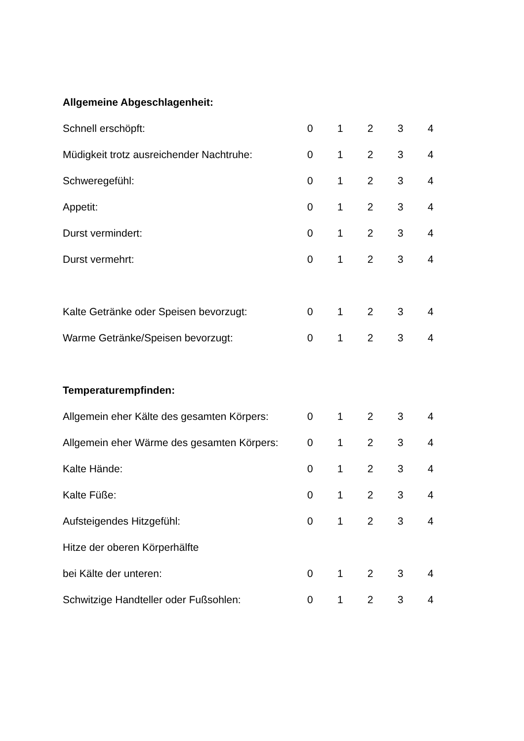| Allgemeine Abgeschlagenheit: | | | | | |
| Schnell erschöpft: | 0 | 1 | 2 | 3 | 4 |
| Müdigkeit trotz ausreichender Nachtruhe: | 0 | 1 | 2 | 3 | 4 |
| Schweregefühl: | 0 | 1 | 2 | 3 | 4 |
| Appetit: | 0 | 1 | 2 | 3 | 4 |
| Durst vermindert: | 0 | 1 | 2 | 3 | 4 |
| Durst vermehrt: | 0 | 1 | 2 | 3 | 4 |
| Kalte Getränke oder Speisen bevorzugt: | 0 | 1 | 2 | 3 | 4 |
| Warme Getränke/Speisen bevorzugt: | 0 | 1 | 2 | 3 | 4 |
| Temperaturempfinden: | | | | | |
| Allgemein eher Kälte des gesamten Körpers: | 0 | 1 | 2 | 3 | 4 |
| Allgemein eher Wärme des gesamten Körpers: | 0 | 1 | 2 | 3 | 4 |
| Kalte Hände: | 0 | 1 | 2 | 3 | 4 |
| Kalte Füße: | 0 | 1 | 2 | 3 | 4 |
| Aufsteigendes Hitzgefühl: | 0 | 1 | 2 | 3 | 4 |
| Hitze der oberen Körperhälfte | | | | | |
| bei Kälte der unteren: | 0 | 1 | 2 | 3 | 4 |
| Schwitzige Handteller oder Fußsohlen: | 0 | 1 | 2 | 3 | 4 |